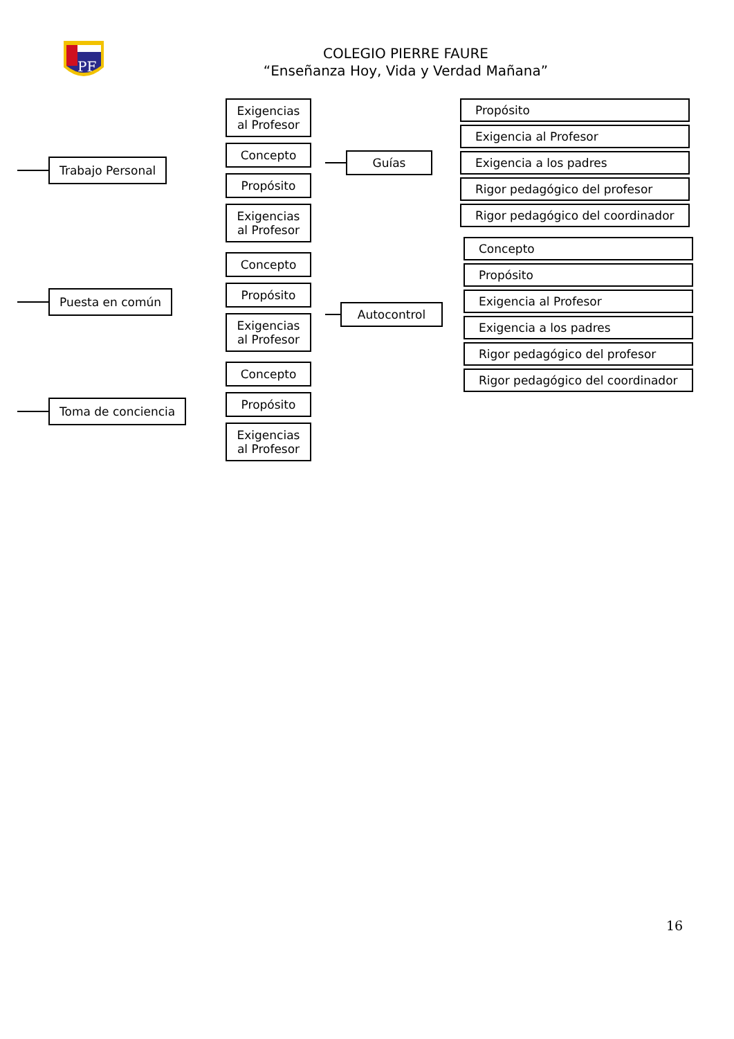PF
COLEGIO PIERRE FAURE
“Enseñanza Hoy, Vida y Verdad Mañana”
Trabajo Personal
Exigencias
al Profesor
Concepto
Propósito
Exigencias
al Profesor
Puesta en común
Concepto
Propósito
Exigencias
al Profesor
Toma de conciencia
Concepto
Propósito
Exigencias
al Profesor
Guías
Propósito
Exigencia al Profesor
Exigencia a los padres
Rigor pedagógico del profesor
Rigor pedagógico del coordinador
Autocontrol
Concepto
Propósito
Exigencia al Profesor
Exigencia a los padres
Rigor pedagógico del profesor
Rigor pedagógico del coordinador
16